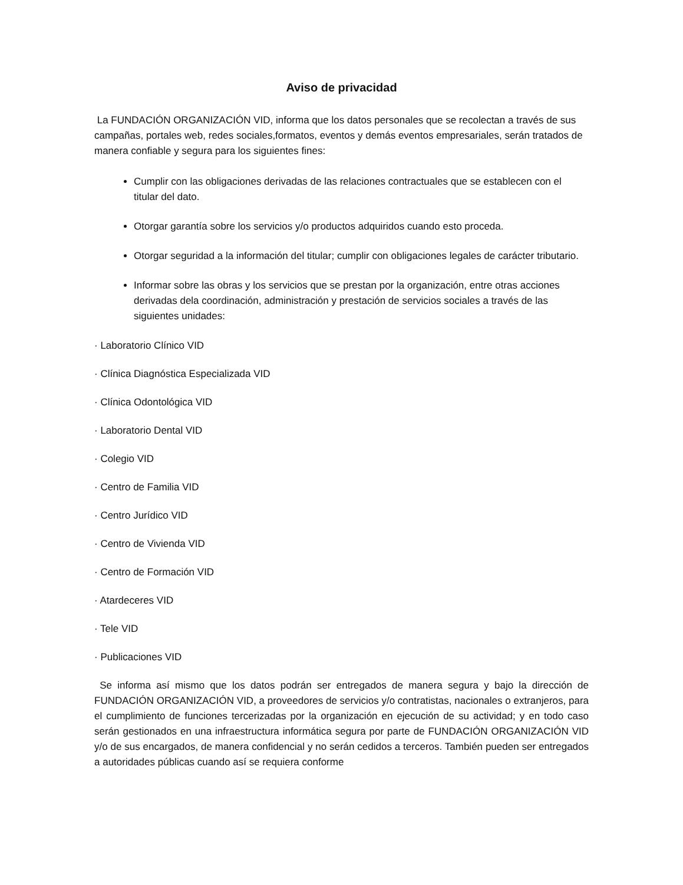Aviso de privacidad
La FUNDACIÓN ORGANIZACIÓN VID, informa que los datos personales que se recolectan a través de sus campañas, portales web, redes sociales,formatos, eventos y demás eventos empresariales, serán tratados de manera confiable y segura para los siguientes fines:
Cumplir con las obligaciones derivadas de las relaciones contractuales que se establecen con el titular del dato.
Otorgar garantía sobre los servicios y/o productos adquiridos cuando esto proceda.
Otorgar seguridad a la información del titular; cumplir con obligaciones legales de carácter tributario.
Informar sobre las obras y los servicios que se prestan por la organización, entre otras acciones derivadas dela coordinación, administración y prestación de servicios sociales a través de las siguientes unidades:
· Laboratorio Clínico VID
· Clínica Diagnóstica Especializada VID
· Clínica Odontológica VID
· Laboratorio Dental VID
· Colegio VID
· Centro de Familia VID
· Centro Jurídico VID
· Centro de Vivienda VID
· Centro de Formación VID
· Atardeceres VID
· Tele VID
· Publicaciones VID
Se informa así mismo que los datos podrán ser entregados de manera segura y bajo la dirección de FUNDACIÓN ORGANIZACIÓN VID, a proveedores de servicios y/o contratistas, nacionales o extranjeros, para el cumplimiento de funciones tercerizadas por la organización en ejecución de su actividad; y en todo caso serán gestionados en una infraestructura informática segura por parte de FUNDACIÓN ORGANIZACIÓN VID y/o de sus encargados, de manera confidencial y no serán cedidos a terceros. También pueden ser entregados a autoridades públicas cuando así se requiera conforme